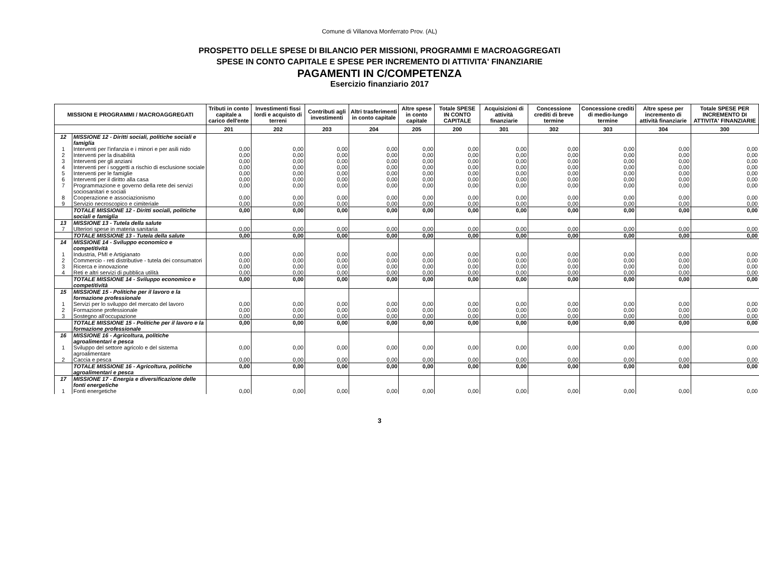Comune di Villanova Monferrato Prov. (AL)
PROSPETTO DELLE SPESE DI BILANCIO PER MISSIONI, PROGRAMMI E MACROAGGREGATI
SPESE IN CONTO CAPITALE E SPESE PER INCREMENTO DI ATTIVITA' FINANZIARIE
PAGAMENTI IN C/COMPETENZA
Esercizio finanziario 2017
| MISSIONI E PROGRAMMI / MACROAGGREGATI | | Tributi in conto capitale a carico dell'ente | Investimenti fissi lordi e acquisto di terreni | Contributi agli investimenti | Altri trasferimenti in conto capitale | Altre spese in conto capitale | Totale SPESE IN CONTO CAPITALE | Acquisizioni di attività finanziarie | Concessione crediti di breve termine | Concessione crediti di medio-lungo termine | Altre spese per incremento di attività finanziarie | Totale SPESE PER INCREMENTO DI ATTIVITA' FINANZIARIE |
| --- | --- | --- | --- | --- | --- | --- | --- | --- | --- | --- | --- | --- |
| | | 201 | 202 | 203 | 204 | 205 | 200 | 301 | 302 | 303 | 304 | 300 |
| 12 | MISSIONE 12 - Diritti sociali, politiche sociali e famiglia | | | | | | | | | | | |
| 1 | Interventi per l'infanzia e i minori e per asili nido | 0,00 | 0,00 | 0,00 | 0,00 | 0,00 | 0,00 | 0,00 | 0,00 | 0,00 | 0,00 | 0,00 |
| 2 | Interventi per la disabilità | 0,00 | 0,00 | 0,00 | 0,00 | 0,00 | 0,00 | 0,00 | 0,00 | 0,00 | 0,00 | 0,00 |
| 3 | Interventi per gli anziani | 0,00 | 0,00 | 0,00 | 0,00 | 0,00 | 0,00 | 0,00 | 0,00 | 0,00 | 0,00 | 0,00 |
| 4 | Interventi per i soggetti a rischio di esclusione sociale | 0,00 | 0,00 | 0,00 | 0,00 | 0,00 | 0,00 | 0,00 | 0,00 | 0,00 | 0,00 | 0,00 |
| 5 | Interventi per le famiglie | 0,00 | 0,00 | 0,00 | 0,00 | 0,00 | 0,00 | 0,00 | 0,00 | 0,00 | 0,00 | 0,00 |
| 6 | Interventi per il diritto alla casa | 0,00 | 0,00 | 0,00 | 0,00 | 0,00 | 0,00 | 0,00 | 0,00 | 0,00 | 0,00 | 0,00 |
| 7 | Programmazione e governo della rete dei servizi sociosanitari e sociali | 0,00 | 0,00 | 0,00 | 0,00 | 0,00 | 0,00 | 0,00 | 0,00 | 0,00 | 0,00 | 0,00 |
| 8 | Cooperazione e associazionismo | 0,00 | 0,00 | 0,00 | 0,00 | 0,00 | 0,00 | 0,00 | 0,00 | 0,00 | 0,00 | 0,00 |
| 9 | Servizio necroscopico e cimiteriale | 0,00 | 0,00 | 0,00 | 0,00 | 0,00 | 0,00 | 0,00 | 0,00 | 0,00 | 0,00 | 0,00 |
| | TOTALE MISSIONE 12 - Diritti sociali, politiche sociali e famiglia | 0,00 | 0,00 | 0,00 | 0,00 | 0,00 | 0,00 | 0,00 | 0,00 | 0,00 | 0,00 | 0,00 |
| 13 | MISSIONE 13 - Tutela della salute | | | | | | | | | | | |
| 7 | Ulteriori spese in materia sanitaria | 0,00 | 0,00 | 0,00 | 0,00 | 0,00 | 0,00 | 0,00 | 0,00 | 0,00 | 0,00 | 0,00 |
| | TOTALE MISSIONE 13 - Tutela della salute | 0,00 | 0,00 | 0,00 | 0,00 | 0,00 | 0,00 | 0,00 | 0,00 | 0,00 | 0,00 | 0,00 |
| 14 | MISSIONE 14 - Sviluppo economico e competitività | | | | | | | | | | | |
| 1 | Industria, PMI e Artigianato | 0,00 | 0,00 | 0,00 | 0,00 | 0,00 | 0,00 | 0,00 | 0,00 | 0,00 | 0,00 | 0,00 |
| 2 | Commercio - reti distributive - tutela dei consumatori | 0,00 | 0,00 | 0,00 | 0,00 | 0,00 | 0,00 | 0,00 | 0,00 | 0,00 | 0,00 | 0,00 |
| 3 | Ricerca e innovazione | 0,00 | 0,00 | 0,00 | 0,00 | 0,00 | 0,00 | 0,00 | 0,00 | 0,00 | 0,00 | 0,00 |
| 4 | Reti e altri servizi di pubblica utilità | 0,00 | 0,00 | 0,00 | 0,00 | 0,00 | 0,00 | 0,00 | 0,00 | 0,00 | 0,00 | 0,00 |
| | TOTALE MISSIONE 14 - Sviluppo economico e competitività | 0,00 | 0,00 | 0,00 | 0,00 | 0,00 | 0,00 | 0,00 | 0,00 | 0,00 | 0,00 | 0,00 |
| 15 | MISSIONE 15 - Politiche per il lavoro e la formazione professionale | | | | | | | | | | | |
| 1 | Servizi per lo sviluppo del mercato del lavoro | 0,00 | 0,00 | 0,00 | 0,00 | 0,00 | 0,00 | 0,00 | 0,00 | 0,00 | 0,00 | 0,00 |
| 2 | Formazione professionale | 0,00 | 0,00 | 0,00 | 0,00 | 0,00 | 0,00 | 0,00 | 0,00 | 0,00 | 0,00 | 0,00 |
| 3 | Sostegno all'occupazione | 0,00 | 0,00 | 0,00 | 0,00 | 0,00 | 0,00 | 0,00 | 0,00 | 0,00 | 0,00 | 0,00 |
| | TOTALE MISSIONE 15 - Politiche per il lavoro e la formazione professionale | 0,00 | 0,00 | 0,00 | 0,00 | 0,00 | 0,00 | 0,00 | 0,00 | 0,00 | 0,00 | 0,00 |
| 16 | MISSIONE 16 - Agricoltura, politiche agroalimentari e pesca | | | | | | | | | | | |
| 1 | Sviluppo del settore agricolo e del sistema agroalimentare | 0,00 | 0,00 | 0,00 | 0,00 | 0,00 | 0,00 | 0,00 | 0,00 | 0,00 | 0,00 | 0,00 |
| 2 | Caccia e pesca | 0,00 | 0,00 | 0,00 | 0,00 | 0,00 | 0,00 | 0,00 | 0,00 | 0,00 | 0,00 | 0,00 |
| | TOTALE MISSIONE 16 - Agricoltura, politiche agroalimentari e pesca | 0,00 | 0,00 | 0,00 | 0,00 | 0,00 | 0,00 | 0,00 | 0,00 | 0,00 | 0,00 | 0,00 |
| 17 | MISSIONE 17 - Energia e diversificazione delle fonti energetiche | | | | | | | | | | | |
| 1 | Fonti energetiche | 0,00 | 0,00 | 0,00 | 0,00 | 0,00 | 0,00 | 0,00 | 0,00 | 0,00 | 0,00 | 0,00 |
3